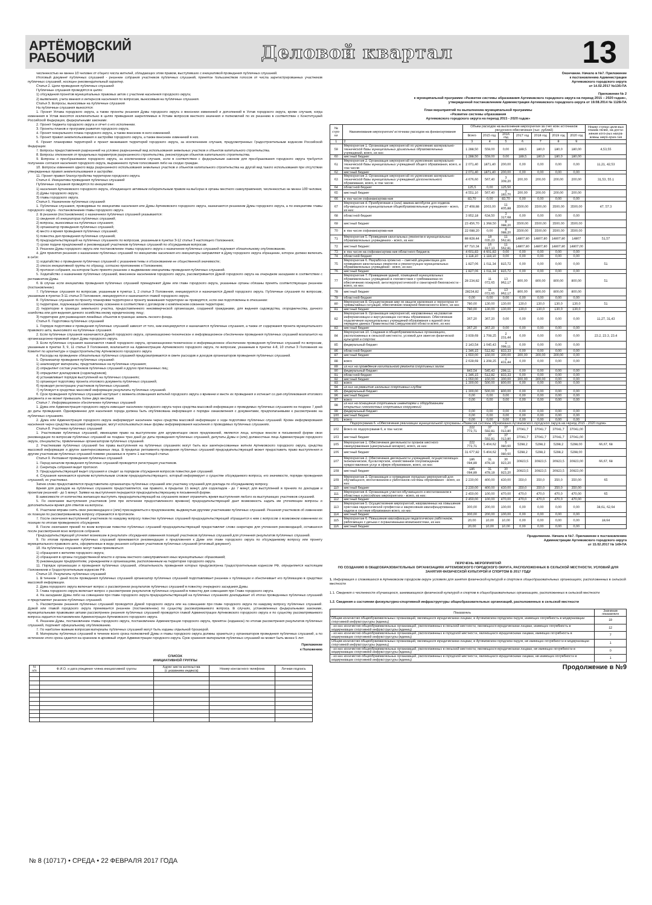АРТЁМОВСКИЙ
РАБОЧИЙ
Деловой квартал
13
численностью не менее 10 человек от общего числа жителей, обладающих этим правом, выступивших с инициативой проведения публичных слушаний.
Итоговый документ публичных слушаний - решение собрания участников публичных слушаний, принятое большинством голосов от числа зарегистрированных участников публичных слушаний, носящее рекомендательный характер.
Статья 2. Цели проведения публичных слушаний
Публичные слушания проводятся в целях:
1) обсуждения проектов муниципальных правовых актов с участием населения городского округа;
2) выявления, учета мнения и интересов населения по вопросам, выносимым на публичные слушания.
Статья 3. Вопросы, выносимые на публичные слушания
На публичные слушания выносятся:
1. Проект Устава городского округа, а также проекты решения Думы городского округа о внесении изменений и дополнений в Устав городского округа, кроме случаев, когда изменения в Устав вносятся исключительно в целях приведения закрепляемых в Уставе вопросов местного значения и полномочий по их решению в соответствие с Конституцией Российской Федерации, федеральными законами.
2. Проект бюджета городского округа и отчет о его исполнении.
3. Проекты планов и программ развития городского округа.
4. Проект генерального плана городского округа, а также внесение в него изменений.
5. Проект правил землепользования и застройки городского округа, а также внесение изменений в них.
6. Проект планировки территорий и проект межевания территорий городского округа, за исключением случаев, предусмотренных Градостроительным кодексом Российской Федерации.
7. Вопросы предоставления разрешений на условно разрешенный вид использования земельных участков и объектов капитального строительства.
8. Вопросы отклонения от предельных параметров разрешенного строительства, реконструкции объектов капитального строительства.
9. Вопросы о преобразовании городского округа, за исключением случаев, если в соответствии с федеральным законом для преобразования городского округа требуется получение согласия населения городского округа, выраженного путем голосования либо на сходах граждан.
10. Вопросы изменения одного вида разрешенного использования земельных участков и объектов капитального строительства на другой вид такого использования при отсутствии утвержденных правил землепользования и застройки.
11. Проект правил благоустройства территории городского округа.
Статья 4. Инициатива проведения публичных слушаний
Публичные слушания проводятся по инициативе:
1) населения Артемовского городского округа, обладающего активным избирательным правом на выборах в органы местного самоуправления, численностью не менее 100 человек;
2) Думы городского округа;
3) главы городского округа.
Статья 5. Назначение публичных слушаний
1. Публичные слушания, проводимые по инициативе населения или Думы Артемовского городского округа, назначаются решением Думы городского округа, а по инициативе главы городского округа - постановлением главы городского округа.
2. В решении (постановлении) о назначении публичных слушаний указываются:
1) сведения об инициаторах публичных слушаний;
2) вопросы, выносимые на публичные слушания;
3) организатор проведения публичных слушаний;
4) место и время проведения публичных слушаний;
5) повестка дня проведения публичных слушаний;
6) председательствующий на публичных слушаниях по вопросам, указанным в пунктах 3-12 статьи 3 настоящего Положения;
7) сроки подачи предложений и рекомендаций участников публичных слушаний по обсуждаемым вопросам.
3. Решение Думы городского округа или постановление главы городского округа о назначении публичных слушаний подлежит обязательному опубликованию.
4. Для принятия решения о назначении публичных слушаний по инициативе населения его инициаторы направляют в Думу городского округа обращение, которое должно включать в себя:
1) ходатайство о проведении публичных слушаний с указанием темы и обоснованием ее общественной значимости;
2) список инициативной группы по образцу, согласно приложению к Положению;
3) протокол собрания, на котором было принято решение о выдвижении инициативы проведения публичных слушаний.
5. Ходатайство о назначении публичных слушаний, внесенное населением городского округа, рассматривается Думой городского округа на очередном заседании в соответствии с регламентом Думы.
6. В случае если инициатива проведения публичных слушаний принадлежит Думе или главе городского округа, указанные органы обязаны принять соответствующее решение (постановление).
7. Публичные слушания по вопросам, указанным в пунктах 1, 2 статьи 3 Положения, инициируются и назначаются Думой городского округа. Публичные слушания по вопросам, указанным в пунктах 3-11 статьи 3 Положения, инициируются и назначаются главой городского округа.
8. Публичные слушания по проекту планировки территории и проекту межевания территории не проводятся, если они подготовлены в отношении:
1) территории, подлежащей комплексному освоению в соответствии с договором о комплексном освоении территории;
2) территории в границах земельного участка, предоставленного некоммерческой организации, созданной гражданами, для ведения садоводства, огородничества, дачного хозяйства или для ведения дачного хозяйства иному юридическому лицу;
3) территории для размещения линейных объектов в границах земель лесного фонда.
Статья 6. Подготовка публичных слушаний
1. Порядок подготовки и проведения публичных слушаний зависит от того, кем инициируются и назначаются публичные слушания, а также от содержания проекта муниципального правового акта, выносимого на публичные слушания.
2. Если публичные слушания назначаются Думой городского округа, организационно-техническое и информационное обеспечение проведения публичных слушаний возлагается на организационно-правовой отдел Думы городского округа.
3. Если публичные слушания назначаются главой городского округа, организационно-техническое и информационное обеспечение проведения публичных слушаний по вопросам, указанным в пунктах 3, 9, 11 статьи 3 Положения, возлагается на Администрацию Артемовского городского округа, по вопросам, указанным в пунктах 4-8, 10 статьи 3 Положения на Комитет по архитектуре и градостроительству Артемовского городского округа
4. Расходы на проведение обязательных публичных слушаний предусматриваются в смете расходов и доходов организаторов проведения публичных слушаний.
5. Организатор проведения публичных слушаний:
1) анализирует материалы, представленные на публичные слушания;
2) определяет состав участников публичных слушаний и других приглашенных лиц;
3) определяет докладчиков (содокладчиков);
4) устанавливает порядок выступлений на публичных слушаниях;
5) организует подготовку проекта итогового документа публичных слушаний;
6) проводит регистрацию участников публичных слушаний;
7) публикует в средствах массовой информации результаты публичных слушаний.
6. Срок проведения публичных слушаний наступает с момента оповещения жителей городского округа о времени и месте их проведения и истекает со дня опубликования итогового документа и не может превышать более двух месяцев.
Статья 7. Информационное обеспечение публичных слушаний
1. Дума или Администрация городского округа извещает население городского округа через средства массовой информации о проводимых публичных слушаниях не позднее 7 дней до даты проведения. Одновременно для населения города должна быть опубликована информация о порядке ознакомления с документами, предполагаемыми к рассмотрению на публичных слушаниях.
2. Дума или Администрация городского округа информирует население через средства массовой информации о ходе подготовки публичных слушаний. Кроме информирования населения через средства массовой информации, могут использоваться иные формы информирования населения о проводимых публичных слушаниях.
Статья 8. Участники публичных слушаний
1. Участниками публичных слушаний, имеющими право на выступление для аргументации своих предложений, являются лица, которые внесли в письменной форме свои рекомендации по вопросам публичных слушаний не позднее трех дней до даты проведения публичных слушаний, депутаты Думы и (или) должностные лица Администрации городского округа, специалисты, привлеченные организатором публичных слушаний.
2. Участниками публичных слушаний без права выступления на публичных слушаниях могут быть все заинтересованные жители Артемовского городского округа, средства массовой информации и другие заинтересованные лица. В пределах регламента проведения публичных слушаний председательствующий может предоставить право выступления и другим участникам публичных слушаний помимо указанных в пункте 1 настоящей статьи.
Статья 9. Регламент проведения публичных слушаний
1. Перед началом проведения публичных слушаний проводится регистрация участников.
2. Секретарь собрания ведет протокол.
3. Председательствующий ведет слушания и следит за порядком обсуждения вопросов повестки дня слушаний.
4. Слушания начинаются кратким вступительным словом председательствующего, который информирует о существе обсуждаемого вопроса, его значимости, порядке проведения слушаний, их участниках.
Затем слово предоставляется представителю организатора публичных слушаний или участнику слушаний для доклада по обсуждаемому вопросу.
Время для докладов на публичных слушаниях предоставляется, как правило, в пределах 15 минут, для содокладов - до 7 минут, для выступлений в прениях по докладам и проектам решений - до 5 минут. Заявки на выступления передаются председательствующему в письменной форме.
В зависимости от количества желающих выступить председательствующий на слушаниях может ограничить время выступления любого из выступающих участников слушаний.
5. По окончании выступления участников (или при истечении предоставленного времени) председательствующий дает возможность задать им уточняющие вопросы и дополнительное время для ответов на вопросы.
6. Участники вправе снять свои рекомендации и (или) присоединиться к предложениям, выдвинутым другими участниками публичных слушаний. Решения участников об изменении их позиции по рассматриваемому вопросу отражаются в протоколе.
7. После окончания выступлений участников по каждому вопросу повестки публичных слушаний председательствующий обращается к ним с вопросом о возможном изменении их позиции по итогам проведенного обсуждения.
8. После окончания прений по всем вопросам повестки публичных слушаний председательствующий предоставляет слово секретарю для уточнения рекомендаций, оставшихся после рассмотрения всех вопросов собрания.
Председательствующий уточняет возникшие в результате обсуждения изменения позиций участников публичных слушаний для уточнения результатов публичных слушаний.
9. По итогам проведения публичных слушаний принимаются рекомендации и предложения к Думе или главе городского округа по обсуждаемому вопросу или проекту муниципального правового акта, оформленные в виде решения собрания участников публичных слушаний (итоговый документ).
10. На публичных слушаниях могут также приниматься:
1) обращения к жителям городского округа;
2) обращения в органы государственной власти и органы местного самоуправления иных муниципальных образований;
3) рекомендации предприятиям, учреждениям и организациям, расположенным на территории городского округа.
11. Порядок организации и проведения публичных слушаний, обязательность проведения которых предусмотрена Градостроительным кодексом РФ, определяется настоящим Положением и Градостроительным кодексом РФ.
Статья 10. Результаты публичных слушаний
1. В течение 7 дней после проведения публичных слушаний организатор публичных слушаний подготавливает решение к публикации и обеспечивает его публикацию в средствах массовой информации.
2. Дума городского округа включает вопрос о рассмотрении результатов публичных слушаний в повестку очередного заседания Думы.
3. Глава городского округа включает вопрос о рассмотрении результатов публичных слушаний в повестку дня совещания при Главе городского округа.
4. На заседании Думы либо на совещании при главе городского округа председательствующий на публичных слушаниях докладывает об итогах проведенных публичных слушаний и представляет решение публичных слушаний.
5. Рассмотрение решения публичных слушаний проводится Думой городского округа или на совещании при главе городского округа по каждому вопросу публичных слушаний. Думой или главой городского округа принимается решение (постановление) по существу рассматриваемого вопроса. В случаях, установленных федеральными законами, муниципальными правовыми актами рассмотрение решения публичных слушаний проводится главой Администрации Артемовского городского округа и по существу рассматриваемого вопроса издается постановление Администрации Артемовского городского округа.
6. Решение Думы, постановление главы городского округа, постановление Администрации городского округа, принятое (изданное) по итогам рассмотрения результатов публичных слушаний, подлежит официальному опубликованию.
7. По наиболее важным вопросам материалы публичных слушаний могут быть изданы отдельной брошюрой.
8. Материалы публичных слушаний в течение всего срока полномочий Думы и главы городского округа должны храниться у организаторов проведения публичных слушаний, а по истечении этого срока сдаются на хранение в архивный отдел Администрации городского округа. Срок хранения материалов публичных слушаний не может быть менее 5 лет.
Приложение
к Положению
СПИСОК
ИНИЦИАТИВНОЙ ГРУППЫ
| N п/п | Ф.И.О. и дата рождения члена инициативной группы | Адрес места жительства (с указанием индекса) | Номер контактного телефона | Личная подпись |
Окончание. Начало в №7. Приложение
к постановлению Администрации
Артемовского городского округа
от 14.02.2017 №136-ПА
Приложение № 2
к муниципальной программе «Развитие системы образования Артемовского городского округа на период 2015 – 2020 годов»,
утвержденной постановлением Администрации Артемовского городского округа от 19.08.2014 № 1128-ПА
План мероприятий по выполнению муниципальной программы
«Развитие системы образования
Артемовского городского округа на период 2015 - 2020 годов»
| № стро-ки | Наименование мероприятия/ источники расходов на финансирование | Объем расходов на выполнение мероприятия за счет всех источников ресурсного обеспечения (тыс. рублей) | | | | | | | Номер строки целе-вых показа-телей, на дости-жение кото-рых напра-влены меро-прия-тия |
| | | Всего | 2015 год | 2016 год | 2017 год | 2018 год | 2019 год | 2020 год | |
| 1 | 2 | 3 | 4 | 5 | 6 | 7 | 8 | 9 | |
| 59 | Мероприятие 1. Организация мероприятий по укреплению материально-технической базы муниципальных дошкольных образовательных учреждений, всего, из них: | 1 288,50 | 559,00 | 0,00 | 189,5 | 180,0 | 180,0 | 180,00 | 4,53,55 |
| 60 | местный бюджет | 1 288,50 | 559,00 | 0,00 | 189,5 | 180,0 | 180,0 | 180,00 | |
| 61 | Мероприятие 2. Организация мероприятий по укреплению материально-технической базы муниципальных учреждений общего образования, всего, в том числе: | 2 071,40 | 1871,40 | 200,00 | 0,00 | 0,00 | 0,00 | 0,00 | 11,21, 42,53 |
| 62 | местный бюджет | 2 071,40 | 1871,40 | 200,00 | 0,00 | 0,00 | 0,00 | 0,00 | |
| 63 | Мероприятие 3. Организация мероприятий по укреплению материально-технической базы муниципальных учреждений дополнительного образования, всего, в том числе: | 4 676,60 | 567,40 | 3 309,20 | 200,00 | 200,00 | 200,00 | 200,00 | 31,53, 55.1 |
| 64 | областной бюджет | 125,5 | 0,00 | 125,50 | | | | | |
| 65 | местный бюджет | 4 551,10 | 567,40 | 3 183,70 | 200,00 | 200,00 | 200,00 | 200,00 | |
| 66 | в том числе софинансирова-ние | 83,70 | 0,00 | 83,70 | 0,00 | 0,00 | 0,00 | 0,00 | |
| 67 | Мероприятие 4. Приобретение и (или) замена автобусов для подвоза обучающихся в муниципальные общеобразовательные учреждения - всего, из них: | 27 408,88 | 2003,00 | 11 405,88 | 3500,00 | 3500,00 | 3500,00 | 3500,00 | 47, 57.3 |
| 68 | областной бюджет | 3 952,18 | 634,50 | 3 317,68 | 0,00 | 0,00 | 0,00 | 0,00 | |
| 69 | местный бюджет | 23 456,70 | 1 368,50 | 8 088,20 | 3500,00 | 3500,00 | 3500,00 | 3500,00 | |
| 70 | в том числе софинансирова-ние | 22 088,20 | 0,00 | 8 088,20 | 3500,00 | 3500,00 | 3500,00 | 3500,00 | |
| 71 | Мероприятие 5. Проведение капитальных ремонтов в муниципальных образовательных учреждениях - всего, из них: | 88 828,44 | 18 035,23 | 11 562,81 | 14807,80 | 14807,80 | 14807,80 | 14807 | 51,57 |
| 72 | местный бюджет: | 87 710,34 | 16 917,13 | 11 562,81 | 14807,80 | 14807,80 | 14807,80 | 14807,00 | |
| 73 | в том числе на софинансирова-ние областного бюджета | 4 601,83 | 4 601,83 | 0,00 | 0,00 | 0,00 | 0,00 | 0,00 | |
| 74 | областной бюджет | 1 118,10 | 1 118,10 | 0,00 | 0,00 | 0,00 | 0,00 | 0,00 | |
| 75 | Мероприятие 6. Разработка проектно – сметной документации для проведения капитальных ремонтов и реконструкции муниципальных образовательных учреждений - всего, из них: | 1 827,06 | 1 011,34 | 815,72 | 0,00 | 0,00 | 0,00 | 0,00 | 51 |
| 76 | местный бюджет | 1 827,06 | 1 011,34 | 815,72 | 0,00 | 0,00 | 0,00 | 0,00 | |
| 77 | Мероприятие 7. Приведение зданий, помещений муниципальных образовательных учреждений в соответствие с требованиями по обеспечению пожарной, антитеррористической и санитарной безопасности - всего, из них: | 28 234,82 | 11 072,65 | 13 962,17 | 800,00 | 800,00 | 800,00 | 800,00 | 51 |
| 78 | местный бюджет | 28234,82 | 11 072,65 | 13 962,17 | 800,00 | 800,00 | 800,00 | 800,00 | |
| 79 | областной бюджет | 0,00 | 0,00 | 0,00 | 0,00 | 0,00 | 0,00 | 0,00 | |
| 80 | Мероприятие 8. Осуществление мер по защите населения и территории от чрезвычайных ситуаций, обеспечение пожарной безопасности всего, из них | 780,00 | 130,00 | 130,00 | 130,0 | 130,0 | 130,0 | 130,0 | 51 |
| 81 | местный бюджет | 780,00 | 130,00 | 130,00 | 130,0 | 130,0 | 130,0 | 130,0 | |
| 82 | Мероприятие 9. Организация мероприятий, направленных на развитие информатизации и виртуализации системы образования. Обеспечение подключения муниципальных учреждений образования к единой сети передачи данных Правительства Свердловской области всего, из них: | 367,20 | 367,20 | 0,00 | 0,00 | 0,00 | 0,00 | 0,00 | 11,27, 31,43 |
| 83 | местный бюджет | 367,20 | 367,20 | 0,00 | 0,00 | 0,00 | 0,00 | 0,00 | |
| 84 | Мероприятие 10. Создание в общеобразовательных организациях, расположенных в сельской местности, условий для занятия физической культурой и спортом: | 3 939,69 | 1 708,25 | 2 231,44 | 0,00 | 0,00 | 0,00 | 0,00 | 23.2, 23.3, 23.4 |
| 85 | федеральный бюджет | 2 143,54 | 1 045,43 | 1 098,11 | 0,00 | 0,00 | 0,00 | 0,00 | |
| 86 | областной бюджет | 1 346,15 | 512,82 | 833,33 | 0,00 | 0,00 | 0,00 | 0,00 | |
| 87 | местный бюджет | 1 650,00 | 150,00 | 300,00 | 300,00 | 300,00 | 300,00 | 0,00 | |
| 88 | всего | 2 639,69 | 1 208,25 | 1 431,44 | 0,00 | 0,00 | 0,00 | 0,00 | |
| 89 | из них на проведение капитального ремонта спортивных залов: | | | | | | | | |
| 90 | федеральный бюджет | 843,54 | 545,43 | 298,11 | 0,00 | 0,00 | 0,00 | 0,00 | |
| 91 | областной бюджет | 1 346,15 | 512,82 | 833,33 | 0,00 | 0,00 | 0,00 | 0,00 | |
| 92 | местный бюджет | 1 050,00 | 150,00 | 300,00 | 300,00 | 300,00 | 0,00 | 0,00 | |
| 93 | всего | 1 300,00 | 500,00 | 800,00 | 0,00 | 0,00 | 0,00 | 0,00 | |
| 94 | из них на развитие школьных спортивных клубов: | | | | | | | | |
| 95 | федеральный бюджет | 1 300,00 | 500,00 | 800,00 | 0,00 | 0,00 | 0,00 | 0,00 | |
| 96 | местный бюджет | 0,00 | 0,00 | 0,00 | 0,00 | 0,00 | 0,00 | 0,00 | |
| 97 | всего | 0,00 | 0,00 | 0,00 | 0,00 | 0,00 | 0,00 | 0,00 | |
| 98 | из них на оснащение спортивным инвентарем и оборудованием открытых плоскостных спортивных сооружений | | | | | | | | |
| 99 | федеральный бюджет | 0,00 | 0,00 | 0,00 | 0,00 | 0,00 | 0,00 | 0,00 | |
| 100 | местный бюджет | 0,00 | 0,00 | 0,00 | 0,00 | 0,00 | 0,00 | 0,00 | |
| 101 | всего | 0,00 | 0,00 | 0,00 | 0,00 | 0,00 | 0,00 | 0,00 | |
| Подпрограмма 6. «Обеспечение реализации муниципальной программы «Развитие системы образования Артемовского городского округа на период 2015 - 2020 годов» | | | | | | | | | |
| 102 | Всего по подпрограмме 6, в том числе: | 222 772,71 | 37 592,81 | 37 013,80 | 37041,7 | 37041,7 | 37041,7 | 37041,00 | |
| 103 | местный бюджет | | 37 592,81 | 37 013,80 | 37041,7 | 37041,7 | 37041,7 | 37041,00 | |
| 105 | Мероприятие 1. Обеспечение деятельности органов местного самоуправления (центральный аппарат), всего, из них: | 222 772,71 | 5 404,62 | 5 080,60 | 5298,2 | 5298,2 | 5298,2 | 5298,00 | 66,67, 68 |
| 106 | местный бюджет | 31 677,82 | 5 404,62 | 5 080,60 | 5298,2 | 5298,2 | 5298,2 | 5298,00 | |
| 107 | Мероприятие 2. Обеспечение деятельности учреждений, осуществляющих экономическое, бухгалтерское, хозяйственное сопровождение предоставления услуг в сфере образования, всего, из них: | 186 094,89 | 31 478,19 | 30 923,20 | 30923,5 | 30923,5 | 30923,5 | 30923,00 | 66,67, 68 |
| 108 | местный бюджет | 186 094,89 | 31 478,19 | 30 923,20 | 30923,5 | 30923,5 | 30923,5 | 30923,00 | |
| 109 | Мероприятие 3. Организация и проведение городских мероприятий для обучающихся, воспитанников и работников системы образования - всего, из них: | 2 230,00 | 400,00 | 430,00 | 350,0 | 350,0 | 350,0 | 350,00 | 65 |
| 110 | местный бюджет | 2 230,00 | 400,00 | 430,00 | 350,0 | 350,0 | 350,0 | 350,00 | |
| 111 | Мероприятие 4. Организация участия обучающихся и воспитанников в областных и российских мероприятиях - всего, из них: | 2 450,00 | 100,00 | 470,00 | 470,0 | 470,0 | 470,0 | 470,00 | 65 |
| 112 | местный бюджет | 2 450,00 | 100,00 | 470,00 | 470,0 | 470,0 | 470,0 | 470,00 | |
| 113 | Мероприятие 5. Осуществление мероприятий, направленных на повышение престижа педагогической профессии и закрепление квалифицированных кадров в системе образования всего, из них: | 300,00 | 200,00 | 100,00 | 0,00 | 0,00 | 0,00 | 0,00 | 38,61, 62,64 |
| 114 | местный бюджет | 300,00 | 200,00 | 100,00 | 0,00 | 0,00 | 0,00 | 0,00 | |
| 115 | Мероприятие 6. Повышение квалификации педагогических работников, работающих с детьми с ограниченными возможностями, из них | 20,00 | 10,00 | 10,00 | 0,00 | 0,00 | 0,00 | 0,00 | 18,64 |
| 116 | местный бюджет | 20,00 | 10,00 | 10,00 | 0,00 | 0,00 | 0,00 | 0,00 | |
Продолжение. Начало в №7. Приложение к постановлению
Администрации Артемовского городского округа
от 15.02.2017 № 149-ПА
ПЕРЕЧЕНЬ МЕРОПРИЯТИЙ
ПО СОЗДАНИЮ В ОБЩЕОБРАЗОВАТЕЛЬНЫХ ОРГАНИЗАЦИЯХ АРТЕМОВСКОГО ГОРОДСКОГО ОКРУГА, РАСПОЛОЖЕННЫХ В СЕЛЬСКОЙ МЕСТНОСТИ, УСЛОВИЙ ДЛЯ ЗАНЯТИЯ ФИЗИЧЕСКОЙ КУЛЬТУРОЙ И СПОРТОМ В 2017 ГОДУ
1. Информация о сложившихся в Артемовском городском округе условиях для занятия физической культурой и спортом в общеобразовательных организациях, расположенных в сельской местности
1.1. Сведения о численности обучающихся, занимающихся физической культурой и спортом в общеобразовательных организациях, расположенных в сельской местности
1.2. Сведения о состоянии физкультурно-спортивной инфраструктуры общеобразовательных организаций, расположенных в сельской местности
| Показатель | Значение показателя |
| Общее количество общеобразовательных организаций, являющихся юридическими лицами, в Артемовском городском округе, имеющих потребность в модернизации спортивной инфраструктуры (единиц) | 19 |
| - из них количество общеобразовательных организаций, расположенных в сельской местности, являющихся юридическими лицами, имеющих потребность в модернизации спортивной инфраструктуры (единиц) | 12 |
| - из них количество общеобразовательных организаций, расположенных в городской местности, являющихся юридическими лицами, имеющих потребность в модернизации спортивной инфраструктуры (единиц) | 7 |
| Общее количество общеобразовательных организаций, являющихся юридическими лицами, в Артемовском городском округе, не имеющих потребности в модернизации спортивной инфраструктуры (единиц) | 1 |
| - из них количество общеобразовательных организаций, расположенных в сельской местности, являющихся юридическими лицами, не имеющих потребности в модернизации спортивной инфраструктуры (единиц) | 0 |
| - из них количество общеобразовательных организаций, расположенных в городской местности, являющихся юридическими лицами, не имеющих потребности в модернизации спортивной инфраструктуры (единиц) | 1 |
Продолжение в №9
№ 8 (10717) • СРЕДА • 22 ФЕВРАЛЯ 2017 ГОДА